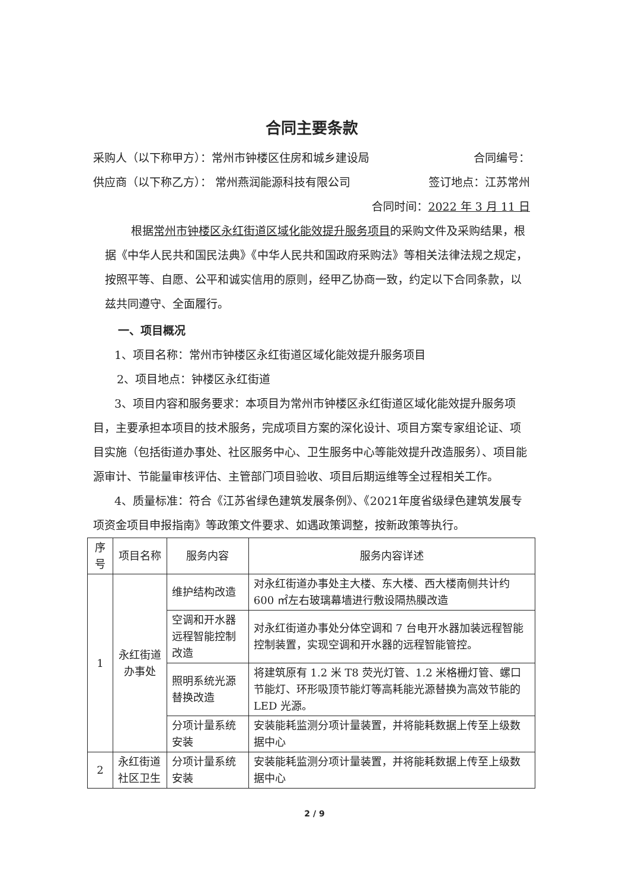合同主要条款
采购人（以下称甲方）：常州市钟楼区住房和城乡建设局 合同编号：
供应商（以下称乙方）： 常州燕润能源科技有限公司 签订地点：江苏常州
合同时间：2022 年 3 月 11 日
根据常州市钟楼区永红街道区域化能效提升服务项目的采购文件及采购结果，根据《中华人民共和国民法典》《中华人民共和国政府采购法》等相关法律法规之规定，按照平等、自愿、公平和诚实信用的原则，经甲乙协商一致，约定以下合同条款，以兹共同遵守、全面履行。
一、项目概况
1、项目名称：常州市钟楼区永红街道区域化能效提升服务项目
2、项目地点：钟楼区永红街道
3、项目内容和服务要求：本项目为常州市钟楼区永红街道区域化能效提升服务项目，主要承担本项目的技术服务，完成项目方案的深化设计、项目方案专家组论证、项目实施（包括街道办事处、社区服务中心、卫生服务中心等能效提升改造服务）、项目能源审计、节能量审核评估、主管部门项目验收、项目后期运维等全过程相关工作。
4、质量标准：符合《江苏省绿色建筑发展条例》、《2021年度省级绿色建筑发展专项资金项目申报指南》等政策文件要求、如遇政策调整，按新政策等执行。
| 序号 | 项目名称 | 服务内容 | 服务内容详述 |
| --- | --- | --- | --- |
| 1 | 永红街道办事处 | 维护结构改造 | 对永红街道办事处主大楼、东大楼、西大楼南侧共计约 600 ㎡左右玻璃幕墙进行敷设隔热膜改造 |
| | | 空调和开水器远程智能控制改造 | 对永红街道办事处分体空调和 7 台电开水器加装远程智能控制装置，实现空调和开水器的远程智能管控。 |
| | | 照明系统光源替换改造 | 将建筑原有 1.2 米 T8 荧光灯管、1.2 米格栅灯管、螺口节能灯、环形吸顶节能灯等高耗能光源替换为高效节能的 LED 光源。 |
| | | 分项计量系统安装 | 安装能耗监测分项计量装置，并将能耗数据上传至上级数据中心 |
| 2 | 永红街道社区卫生 | 分项计量系统安装 | 安装能耗监测分项计量装置，并将能耗数据上传至上级数据中心 |
2 / 9